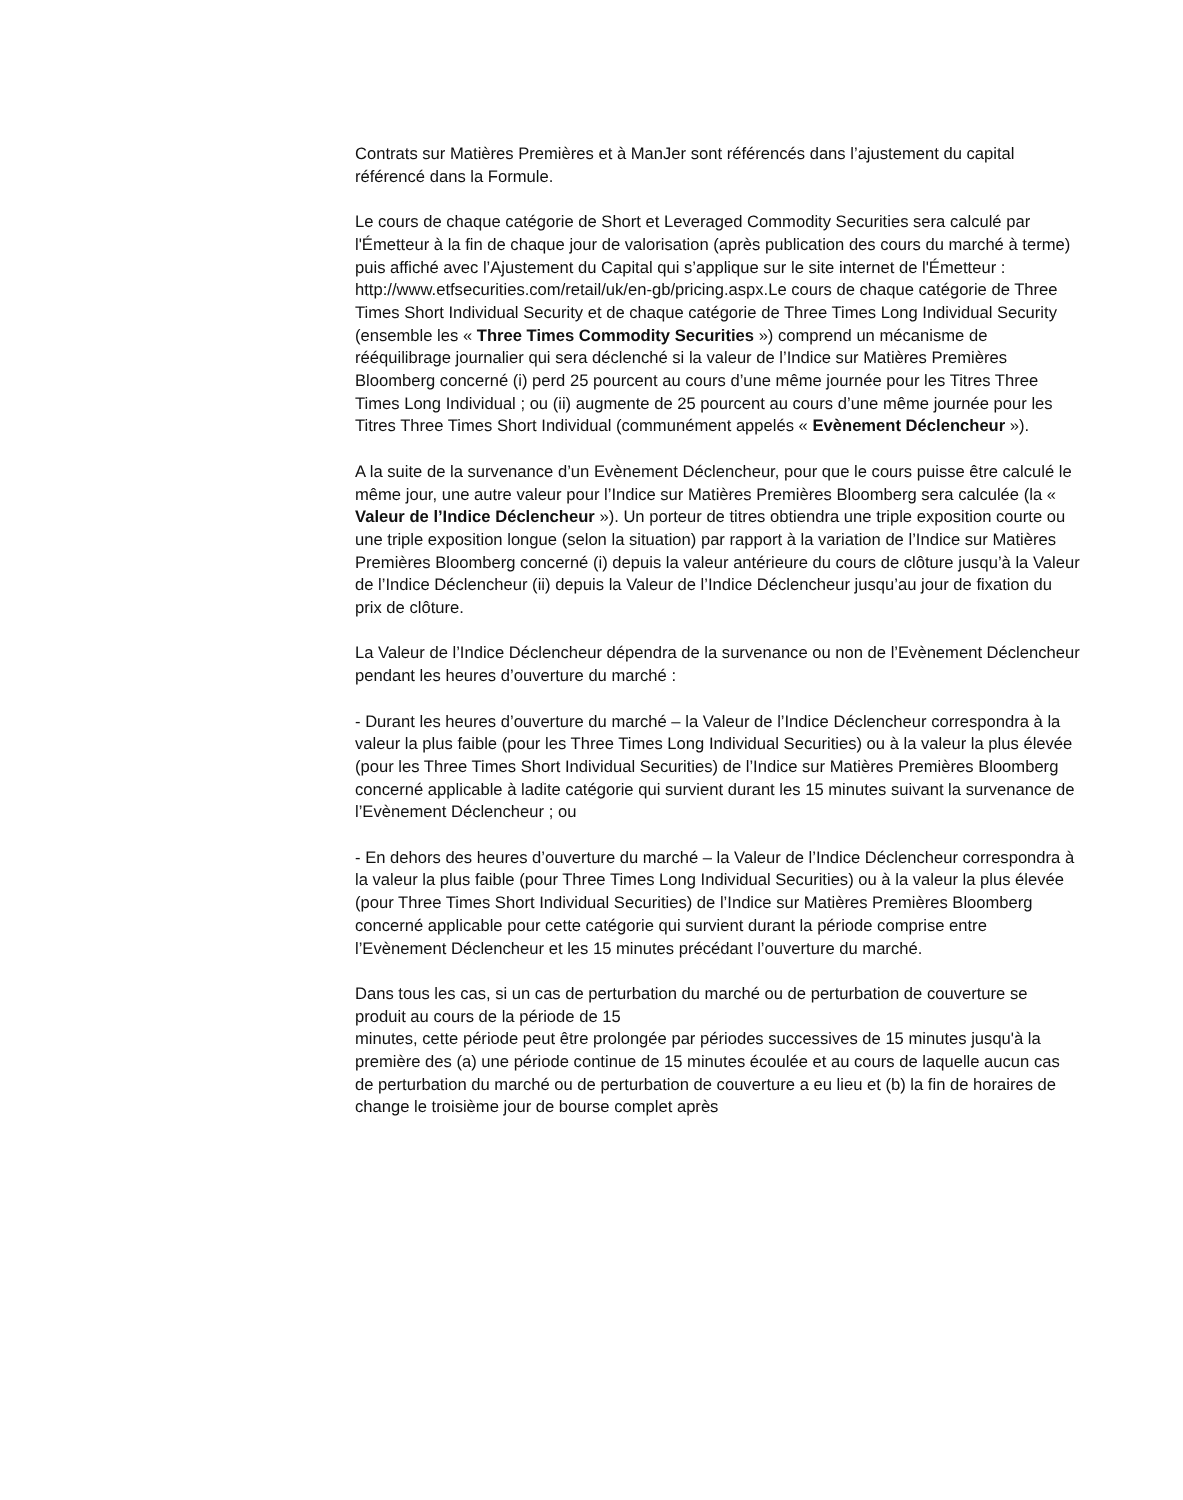Contrats sur Matières Premières et à ManJer sont référencés dans l’ajustement du capital référencé dans la Formule.
Le cours de chaque catégorie de Short et Leveraged Commodity Securities sera calculé par l'Émetteur à la fin de chaque jour de valorisation (après publication des cours du marché à terme) puis affiché avec l’Ajustement du Capital qui s’applique sur le site internet de l'Émetteur : http://www.etfsecurities.com/retail/uk/en-gb/pricing.aspx.Le cours de chaque catégorie de Three Times Short Individual Security et de chaque catégorie de Three Times Long Individual Security (ensemble les « Three Times Commodity Securities ») comprend un mécanisme de rééquilibrage journalier qui sera déclenché si la valeur de l’Indice sur Matières Premières Bloomberg concerné (i) perd 25 pourcent au cours d’une même journée pour les Titres Three Times Long Individual ; ou (ii) augmente de 25 pourcent au cours d’une même journée pour les Titres Three Times Short Individual (communément appelés « Evènement Déclencheur »).
A la suite de la survenance d’un Evènement Déclencheur, pour que le cours puisse être calculé le même jour, une autre valeur pour l’Indice sur Matières Premières Bloomberg sera calculée (la « Valeur de l’Indice Déclencheur »). Un porteur de titres obtiendra une triple exposition courte ou une triple exposition longue (selon la situation) par rapport à la variation de l’Indice sur Matières Premières Bloomberg concerné (i) depuis la valeur antérieure du cours de clôture jusqu’à la Valeur de l’Indice Déclencheur (ii) depuis la Valeur de l’Indice Déclencheur jusqu’au jour de fixation du prix de clôture.
La Valeur de l’Indice Déclencheur dépendra de la survenance ou non de l’Evènement Déclencheur pendant les heures d’ouverture du marché :
- Durant les heures d’ouverture du marché – la Valeur de l’Indice Déclencheur correspondra à la valeur la plus faible (pour les Three Times Long Individual Securities) ou à la valeur la plus élevée (pour les Three Times Short Individual Securities) de l’Indice sur Matières Premières Bloomberg concerné applicable à ladite catégorie qui survient durant les 15 minutes suivant la survenance de l’Evènement Déclencheur ; ou
- En dehors des heures d’ouverture du marché – la Valeur de l’Indice Déclencheur correspondra à la valeur la plus faible (pour Three Times Long Individual Securities) ou à la valeur la plus élevée (pour Three Times Short Individual Securities) de l’Indice sur Matières Premières Bloomberg concerné applicable pour cette catégorie qui survient durant la période comprise entre l’Evènement Déclencheur et les 15 minutes précédant l’ouverture du marché.
Dans tous les cas, si un cas de perturbation du marché ou de perturbation de couverture se produit au cours de la période de 15
minutes, cette période peut être prolongée par périodes successives de 15 minutes jusqu'à la première des (a) une période continue de 15 minutes écoulée et au cours de laquelle aucun cas de perturbation du marché ou de perturbation de couverture a eu lieu et (b) la fin de horaires de change le troisième jour de bourse complet après